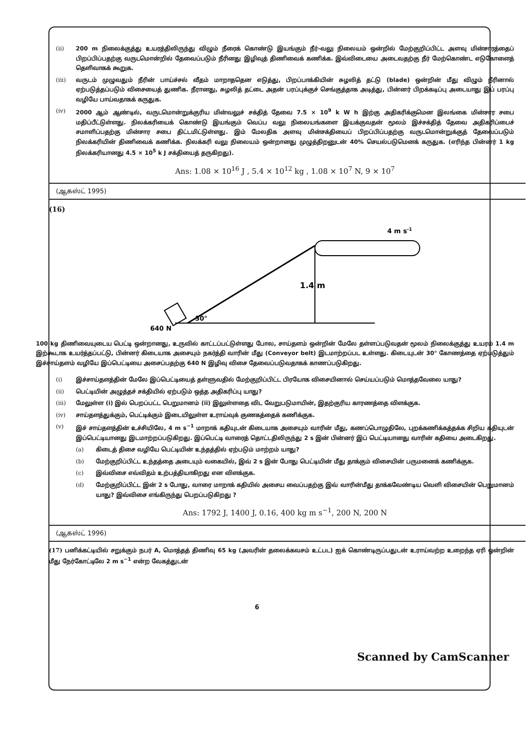(ii) 200 m நிலைக்குத்து உயரத்திலிருந்து விழும் நீரைக் கொண்டு இயங்கும் நீர்-வலு நிலையம் ஒன்றில் மேற்குறிப்பிட்ட அளவு மின்சாரத்தைப் பிறப்பிப்பதற்கு வருடமொன்றில் தேவைப்படும் நீரினது இழிவுத் திணிவைக் கணிக்க. இவ்விடையை அடைவதற்கு நீர் மேற்கொண்ட எடுகோளைத் தெளிவாகக் கூறுக.
(iii) வருடம் முழுவதும் நீரின் பாய்ச்சல் வீதம் மாறாததென எடுத்து, பிறப்பாக்கியின் சுழலித் தட்டு (blade) ஒன்றின் மீது விழும் நீரினால் ஏற்படுத்தப்படும் விசையைத் துணிக. நீரானது, சுழலித் தட்டை அதன் பரப்புக்குச் செங்குத்தாக அடித்து, பின்னர் பிறக்கடிப்பு அடையாது இப் பரப்பு வழியே பாய்வதாகக் கருதுக.
(iv) 2000 ஆம் ஆண்டில், வருடமொன்றுக்குரிய மின்வலுச் சக்தித் தேவை 7.5 × 10<sup>9</sup> k W h இற்கு அதிகரிக்குமென இலங்கை மின்சார சபை மதிப்பீட்டுள்ளது. நிலக்கரியைக் கொண்டு இயங்கும் வெப்ப வலு நிலையங்களை இயக்குவதன் மூலம் இச்சக்தித் தேவை அதிகரிப்பைச் சமாளிப்பதற்கு மின்சார சபை திட்டமிட்டுள்ளது. இம் மேலதிக அளவு மின்சக்தியைப் பிறப்பிப்பதற்கு வருடமொன்றுக்குத் தேவைப்படும் நிலக்கரியின் திணிவைக் கணிக்க. நிலக்கரி வலு நிலையம் ஒன்றானது முழுத்திறனுடன் 40% செயல்படுமெனக் கருதுக. (எரிந்த பின்னர் 1 kg நிலக்கரியானது 4.5 × 10<sup>5</sup> k J சக்தியைத் தருகிறது).
Ans: 1.08 × 10<sup>16</sup> J , 5.4 × 10<sup>12</sup> kg , 1.08 × 10<sup>7</sup> N, 9 × 10<sup>7</sup>
(ஆகஸ்ட் 1995)
(16)
1.4 m
30°
640 N
4 m s-1
100 kg திணிவையுடைய பெட்டி ஒன்றானது, உருவில் காட்டப்பட்டுள்ளது போல, சாய்தளம் ஒன்றின் மேலே தள்ளப்படுவதன் மூலம் நிலைக்குத்து உயரம் 1.4 m இற்கூடாக உயர்த்தப்பட்டு, பின்னர் கிடையாக அசையும் நகர்த்தி வாரின் மீது (Conveyor belt) இடமாற்றப்பட உள்ளது. கிடையுடன் 30° கோணத்தை ஏற்படுத்தும் இச்சாய்தளம் வழியே இப்பெட்டியை அசைப்பதற்கு 640 N இழிவு விசை தேவைப்படுவதாகக் காணப்படுகிறது.
(i) இச்சாய்தளத்தின் மேலே இப்பெட்டியைத் தள்ளுவதில் மேற்குறிப்பிட்ட பிரயோக விசையினால் செய்யப்படும் மொத்தவேலை யாது?
(ii) பெட்டியின் அழுத்தச் சக்தியில் ஏற்படும் ஒத்த அதிகரிப்பு யாது?
(iii) மேலுள்ள (i) இல் பெறப்பட்ட பெறுமானம் (ii) இலுள்ளதை விட வேறுபடுமாயின், இதற்குரிய காரணத்தை விளக்குக.
(iv) சாய்தளத்துக்கும், பெட்டிக்கும் இடையிலுள்ள உராய்வுக் குணகத்தைக் கணிக்குக.
(v) இச் சாய்தளத்தின் உச்சியிலே, 4 m s<sup>−1</sup> மாறாக் கதியுடன் கிடையாக அசையும் வாரின் மீது, கணப்பொழுதிலே, புறக்கணிக்கத்தக்க சிறிய கதியுடன் இப்பெட்டியானது இடமாற்றப்படுகிறது. இப்பெட்டி வாரைத் தொட்டதிலிருந்து 2 s இன் பின்னர் இப் பெட்டியானது வாரின் கதியை அடைகிறது.
(a) கிடைத் திசை வழியே பெட்டியின் உந்தத்தில் ஏற்படும் மாற்றம் யாது?
(b) மேற்குறிப்பிட்ட உந்தத்தை அடையும் வகையில், இவ் 2 s இன் போது பெட்டியின் மீது தாக்கும் விசையின் பருமனைக் கணிக்குக.
(c) இவ்விசை எவ்விதம் உற்பத்தியாகிறது என விளக்குக.
(d) மேற்குறிப்பிட்ட இன் 2 s போது, வாரை மாறாக் கதியில் அசைய வைப்பதற்கு இவ் வாரின்மீது தாக்கவேண்டிய வெளி விசையின் பெறுமானம் யாது? இவ்விசை எங்கிருந்து பெறப்படுகிறது ?
Ans: 1792 J, 1400 J, 0.16, 400 kg m s<sup>−1</sup>, 200 N, 200 N
(ஆகஸ்ட் 1996)
(17) பனிக்கட்டியில் சறுக்கும் நபர் A, மொத்தத் திணிவு 65 kg (அவரின் தலைக்கவசம் உட்பட) ஐக் கொண்டிருப்பதுடன் உராய்வற்ற உறைந்த ஏரி ஒன்றின் மீது நேர்கோட்டிலே 2 m s<sup>−1</sup> என்ற வேகத்துடன்
6
Scanned by CamScanner